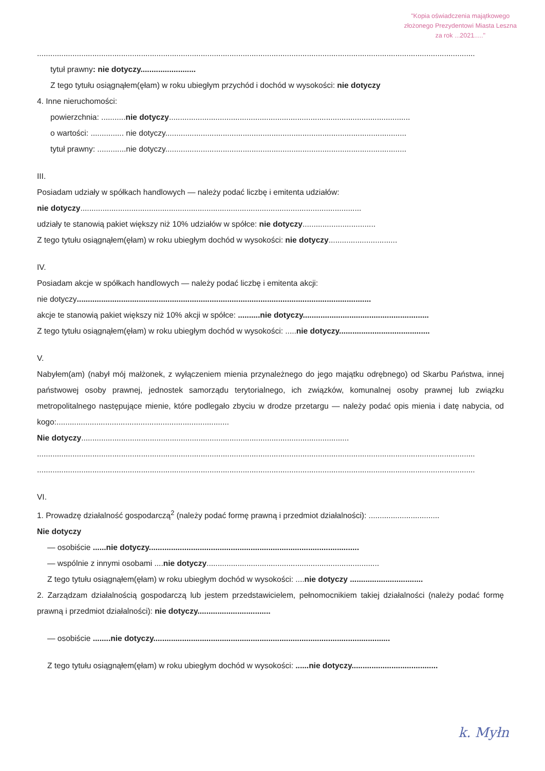"Kopia oświadczenia majątkowego
złożonego Prezydentowi Miasta Leszna
za rok ...2021....."
......................................................................................................................................................................................................
tytuł prawny: nie dotyczy.........................
Z tego tytułu osiągnąłem(ęłam) w roku ubiegłym przychód i dochód w wysokości: nie dotyczy
4. Inne nieruchomości:
powierzchnia: ...........nie dotyczy.............................................................................................................
o wartości: ............... nie dotyczy.............................................................................................................
tytuł prawny: .............nie dotyczy.............................................................................................................
III.
Posiadam udziały w spółkach handlowych — należy podać liczbę i emitenta udziałów:
nie dotyczy...............................................................................................................................
udziały te stanowią pakiet większy niż 10% udziałów w spółce: nie dotyczy.................................
Z tego tytułu osiągnąłem(ęłam) w roku ubiegłym dochód w wysokości: nie dotyczy...............................
IV.
Posiadam akcje w spółkach handlowych — należy podać liczbę i emitenta akcji:
nie dotyczy.....................................................................................................................................
akcje te stanowią pakiet większy niż 10% akcji w spółce: ..........nie dotyczy.........................................................
Z tego tytułu osiągnąłem(ęłam) w roku ubiegłym dochód w wysokości: .....nie dotyczy.........................................
V.
Nabyłem(am) (nabył mój małżonek, z wyłączeniem mienia przynależnego do jego majątku odrębnego) od Skarbu Państwa, innej państwowej osoby prawnej, jednostek samorządu terytorialnego, ich związków, komunalnej osoby prawnej lub związku metropolitalnego następujące mienie, które podlegało zbyciu w drodze przetargu — należy podać opis mienia i datę nabycia, od kogo:..............................................................................
Nie dotyczy.........................................................................................................................
......................................................................................................................................................................................................
......................................................................................................................................................................................................
VI.
1. Prowadzę działalność gospodarczą<sup>2</sup> (należy podać formę prawną i przedmiot działalności): ................................
Nie dotyczy
— osobiście ......nie dotyczy...............................................................................................
— wspólnie z innymi osobami ....nie dotyczy..............................................................................
Z tego tytułu osiągnąłem(ęłam) w roku ubiegłym dochód w wysokości: ....nie dotyczy .................................
2. Zarządzam działalnością gospodarczą lub jestem przedstawicielem, pełnomocnikiem takiej działalności (należy podać formę prawną i przedmiot działalności): nie dotyczy.................................
— osobiście ........nie dotyczy...........................................................................................................
Z tego tytułu osiągnąłem(ęłam) w roku ubiegłym dochód w wysokości: ......nie dotyczy.......................................
k. Myłn